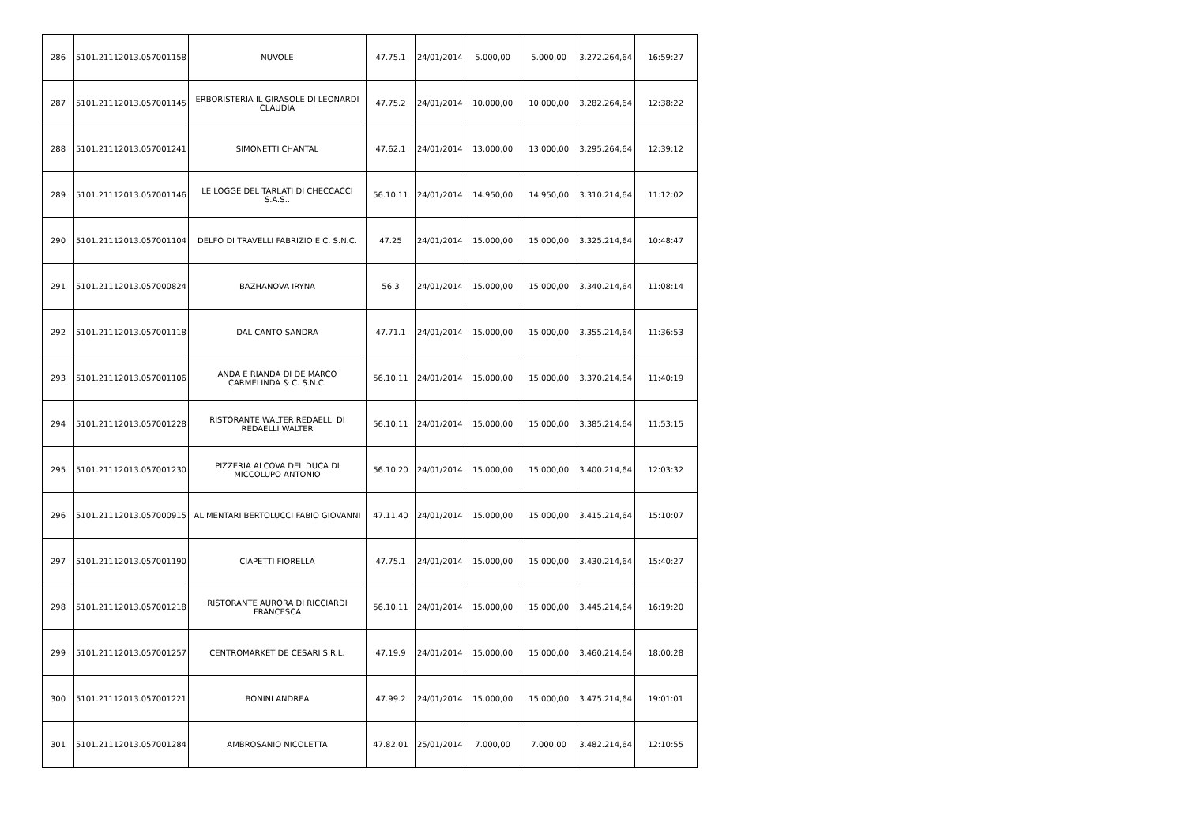| 286 | 5101.21112013.057001158 | NUVOLE | 47.75.1 | 24/01/2014 | 5.000,00 | 5.000,00 | 3.272.264,64 | 16:59:27 |
| 287 | 5101.21112013.057001145 | ERBORISTERIA IL GIRASOLE DI LEONARDI CLAUDIA | 47.75.2 | 24/01/2014 | 10.000,00 | 10.000,00 | 3.282.264,64 | 12:38:22 |
| 288 | 5101.21112013.057001241 | SIMONETTI CHANTAL | 47.62.1 | 24/01/2014 | 13.000,00 | 13.000,00 | 3.295.264,64 | 12:39:12 |
| 289 | 5101.21112013.057001146 | LE LOGGE DEL TARLATI DI CHECCACCI S.A.S.. | 56.10.11 | 24/01/2014 | 14.950,00 | 14.950,00 | 3.310.214,64 | 11:12:02 |
| 290 | 5101.21112013.057001104 | DELFO DI TRAVELLI FABRIZIO E C. S.N.C. | 47.25 | 24/01/2014 | 15.000,00 | 15.000,00 | 3.325.214,64 | 10:48:47 |
| 291 | 5101.21112013.057000824 | BAZHANOVA IRYNA | 56.3 | 24/01/2014 | 15.000,00 | 15.000,00 | 3.340.214,64 | 11:08:14 |
| 292 | 5101.21112013.057001118 | DAL CANTO SANDRA | 47.71.1 | 24/01/2014 | 15.000,00 | 15.000,00 | 3.355.214,64 | 11:36:53 |
| 293 | 5101.21112013.057001106 | ANDA E RIANDA DI DE MARCO CARMELINDA & C. S.N.C. | 56.10.11 | 24/01/2014 | 15.000,00 | 15.000,00 | 3.370.214,64 | 11:40:19 |
| 294 | 5101.21112013.057001228 | RISTORANTE WALTER REDAELLI DI REDAELLI WALTER | 56.10.11 | 24/01/2014 | 15.000,00 | 15.000,00 | 3.385.214,64 | 11:53:15 |
| 295 | 5101.21112013.057001230 | PIZZERIA ALCOVA DEL DUCA DI MICCOLUPO ANTONIO | 56.10.20 | 24/01/2014 | 15.000,00 | 15.000,00 | 3.400.214,64 | 12:03:32 |
| 296 | 5101.21112013.057000915 | ALIMENTARI BERTOLUCCI FABIO GIOVANNI | 47.11.40 | 24/01/2014 | 15.000,00 | 15.000,00 | 3.415.214,64 | 15:10:07 |
| 297 | 5101.21112013.057001190 | CIAPETTI FIORELLA | 47.75.1 | 24/01/2014 | 15.000,00 | 15.000,00 | 3.430.214,64 | 15:40:27 |
| 298 | 5101.21112013.057001218 | RISTORANTE AURORA DI RICCIARDI FRANCESCA | 56.10.11 | 24/01/2014 | 15.000,00 | 15.000,00 | 3.445.214,64 | 16:19:20 |
| 299 | 5101.21112013.057001257 | CENTROMARKET DE CESARI S.R.L. | 47.19.9 | 24/01/2014 | 15.000,00 | 15.000,00 | 3.460.214,64 | 18:00:28 |
| 300 | 5101.21112013.057001221 | BONINI ANDREA | 47.99.2 | 24/01/2014 | 15.000,00 | 15.000,00 | 3.475.214,64 | 19:01:01 |
| 301 | 5101.21112013.057001284 | AMBROSANIO NICOLETTA | 47.82.01 | 25/01/2014 | 7.000,00 | 7.000,00 | 3.482.214,64 | 12:10:55 |